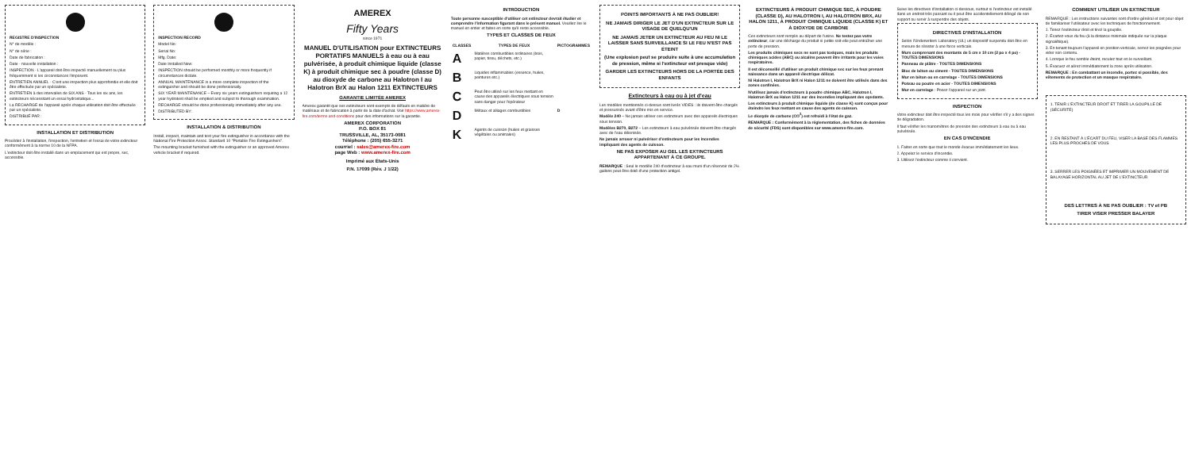REGISTRE D'INSPECTION
N° de modèle :
N° de série :
Date de fabrication :
Date - nouvelle installation :
INSPECTION - L'appareil doit être inspecté manuellement ou plus fréquemment si les circonstances l'imposent.
ENTRETIEN ANNUEL - C'est une inspection plus approfondie et elle doit être effectuée par un spécialiste.
ENTRETIEN à des intervalles de SIX ANS - Tous les six ans, les extincteurs nécessitant un essai hydrostatique...
La RECHARGE de l'appareil après chaque utilisation doit être effectuée par un spécialiste.
DISTRIBUÉ PAR :
INSTALLATION ET DISTRIBUTION
Procédez à l'installation, l'inspection, l'entretien et l'essai de votre extincteur conformément à la norme 10 de la NFPA.
L'extincteur doit être installé dans un emplacement qui est propre, sec, accessible.
INSPECTION RECORD
Model No:
Serial No:
Mfg. Date:
Date Installed New:
INSPECTION should be performed monthly or more frequently if circumstances dictate.
ANNUAL MAINTENANCE is a more complete inspection of the extinguisher and should be done professionally.
SIX YEAR MAINTENANCE – Every six years extinguishers requiring a 12 year hydrotest shall be emptied and subject to thorough examination.
RECHARGE should be done professionally immediately after any use.
DISTRIBUTED BY:
INSTALLATION & DISTRIBUTION
Install, inspect, maintain and test your fire extinguisher in accordance with the National Fire Protection Assoc. Standard 10 "Portable Fire Extinguishers".
The mounting bracket furnished with the extinguisher or an approved Amerex vehicle bracket if required.
AMEREX
Fifty Years
since 1971
MANUEL D'UTILISATION pour EXTINCTEURS PORTATIFS MANUELS à eau ou à eau pulvérisée, à produit chimique liquide (classe K) à produit chimique sec à poudre (classe D) au dioxyde de carbone au Halotron I au Halotron BrX au Halon 1211 EXTINCTEURS
GARANTIE LIMITÉE AMEREX
Amerex garantit que ses extincteurs sont exempts de défauts en matière de matériaux et de fabrication à partir de la date d'achat. Voir https://www.amerex-fire.com/terms-and-conditions pour des informations sur la garantie.
AMEREX CORPORATION
P.O. BOX 81
TRUSSVILLE, AL, 35173-0081
Téléphone : (205) 655-3271
courriel : sales@amerex-fire.com
page Web : www.amerex-fire.com
Imprimé aux États-Unis
P.N. 17099 (Rév. J 1/22)
INTRODUCTION
Toute personne susceptible d'utiliser cet extincteur devrait étudier et comprendre l'information figurant dans le présent manuel. Veuillez lire le manuel en entier et faites en sorte qu'il reste accessible.
TYPES ET CLASSES DE FEUX
| CLASSES | TYPES DE FEUX | PICTOGRAMMES |
| --- | --- | --- |
| A | Matières combustibles ordinaires (bois, papier, tissu, déchets, etc.) | |
| B | Liquides inflammables (essence, huiles, peintures etc.) | |
| C | Peut être utilisé sur les feux mettant en cause des appareils électriques sous tension sans danger pour l'opérateur | |
| D | Métaux et alliages combustibles | D |
| K | Agents de cuisson (huiles et graisses végétales ou animales) | |
POINTS IMPORTANTS À NE PAS OUBLIER!
NE JAMAIS DIRIGER LE JET D'UN EXTINCTEUR SUR LE VISAGE DE QUELQU'UN
NE JAMAIS JETER UN EXTINCTEUR AU FEU NI LE LAISSER SANS SURVEILLANCE SI LE FEU N'EST PAS ÉTEINT
(Une explosion peut se produire suite à une accumulation de pression, même si l'extincteur est presque vide)
GARDER LES EXTINCTEURS HORS DE LA PORTÉE DES ENFANTS
Extincteurs à eau ou à jet d'eau
Les modèles mentionnés ci-dessus sont livrés VIDES : ils doivent être chargés et pressurisés avant d'être mis en service.
Modèle 240 – Ne jamais utiliser ces extincteurs avec des appareils électriques sous tension.
Modèles B270, B272 – Les extincteurs à eau pulvérisée doivent être chargés avec de l'eau déionisée.
Ne jamais arroser ni pulvériser d'extincteurs pour les incendies impliquant des agents de cuisson.
NE PAS EXPOSER AU GEL LES EXTINCTEURS APPARTENANT À CE GROUPE.
REMARQUE : Seul le modèle 240 d'extincteur à eau muni d'un réservoir de 2½ gallons peut être doté d'une protection antigel.
EXTINCTEURS À PRODUIT CHIMIQUE SEC, À POUDRE (CLASSE D), AU HALOTRON I, AU HALOTRON BRX, AU HALON 1211, À PRODUIT CHIMIQUE LIQUIDE (CLASSE K) ET À DIOXYDE DE CARBONE
Ces extincteurs sont remplis au départ de l'usine. Ne testez pas votre extincteur, car une décharge du produit si petite soit-elle peut entraîner une perte de pression.
Les produits chimiques secs ne sont pas toxiques, mais les produits chimiques acides (ABC) ou alcalins peuvent être irritants pour les voies respiratoires.
Il est déconseillé d'utiliser un produit chimique sec sur les feux prenant naissance dans un appareil électrique délicat.
Ni Halotron I, Halotron BrX ni Halon 1211 ne doivent être utilisés dans des zones confinées.
N'utilisez jamais d'extincteurs à poudre chimique ABC, Halotron I, Halotron BrX ou Halon 1211 sur des incendies impliquant des oyedants.
Les extincteurs à produit chimique liquide (de classe K) sont conçus pour éteindre les feux mettant en cause des agents de cuisson.
Le dioxyde de carbone (CO<sup>2</sup>) est refroidi à l'état de gaz.
REMARQUE : Conformément à la réglementation, des fiches de données de sécurité (FDS) sont disponibles sur www.amerex-fire.com.
Suive les directives d'installation ci-dessous, surtout si l'extincteur est installé dans un endroit très passant ou il peut être accidentellement délogé de son support ou servir à suspendre des objets.
DIRECTIVES D'INSTALLATION
Selon l'Underwriters Laboratory (UL) un dispositif suspendu doit être en mesure de résister à une force verticale.
Murs comprenant des montants de 5 cm x 10 cm (2 po x 4 po) - TOUTES DIMENSIONS
Panneau de plâtre - TOUTES DIMENSIONS
Bloc de béton ou ciment - TOUTES DIMENSIONS
Mur en béton ou en carrelage - TOUTES DIMENSIONS
Poteau ou poutre en acier - TOUTES DIMENSIONS
Mur en carrelage : Posez l'appareil sur un joint.
INSPECTION
Votre extincteur doit être inspecté tous les mois pour vérifier s'il y a des signes de dégradation.
Il faut vérifier les manomètres de pression des extincteurs à eau ou à eau pulvérisée.
EN CAS D'INCENDIE
1. Faites en sorte que tout le monde évacue immédiatement les lieux.
2. Appelez le service d'incendie.
3. Utilisez l'extincteur comme il convient.
COMMENT UTILISER UN EXTINCTEUR
REMARQUE : Les instructions suivantes sont d'ordre général et ont pour objet de familiariser l'utilisateur avec les techniques de fonctionnement.
1. Tenez l'extincteur droit et tirez la goupille.
2. Écartez-vous du feu (à la distance minimale indiquée sur la plaque signalétique).
3. En tenant toujours l'appareil en position verticale, serrez les poignées pour vider son contenu.
4. Lorsque le feu semble éteint, reculez tout en le surveillant.
5. Évacuez et aérez immédiatement la zone après utilisation.
REMARQUE : En combattant un incendie, portez si possible, des vêtements de protection et un masque respiratoire.
1. TENIR L'EXTINCTEUR DROIT ET TIRER LA GOUPILLE DE (SÉCURITÉ)
2. EN RESTANT À L'ÉCART DU FEU, VISER LA BASE DES FLAMMES LES PLUS PROCHES DE VOUS
3. SERRER LES POIGNÉES ET IMPRIMER UN MOUVEMENT DE BALAYAGE HORIZONTAL AU JET DE L'EXTINCTEUR
DES LETTRES À NE PAS OUBLIER : TV et PB
TIRER VISER PRESSER BALAYER